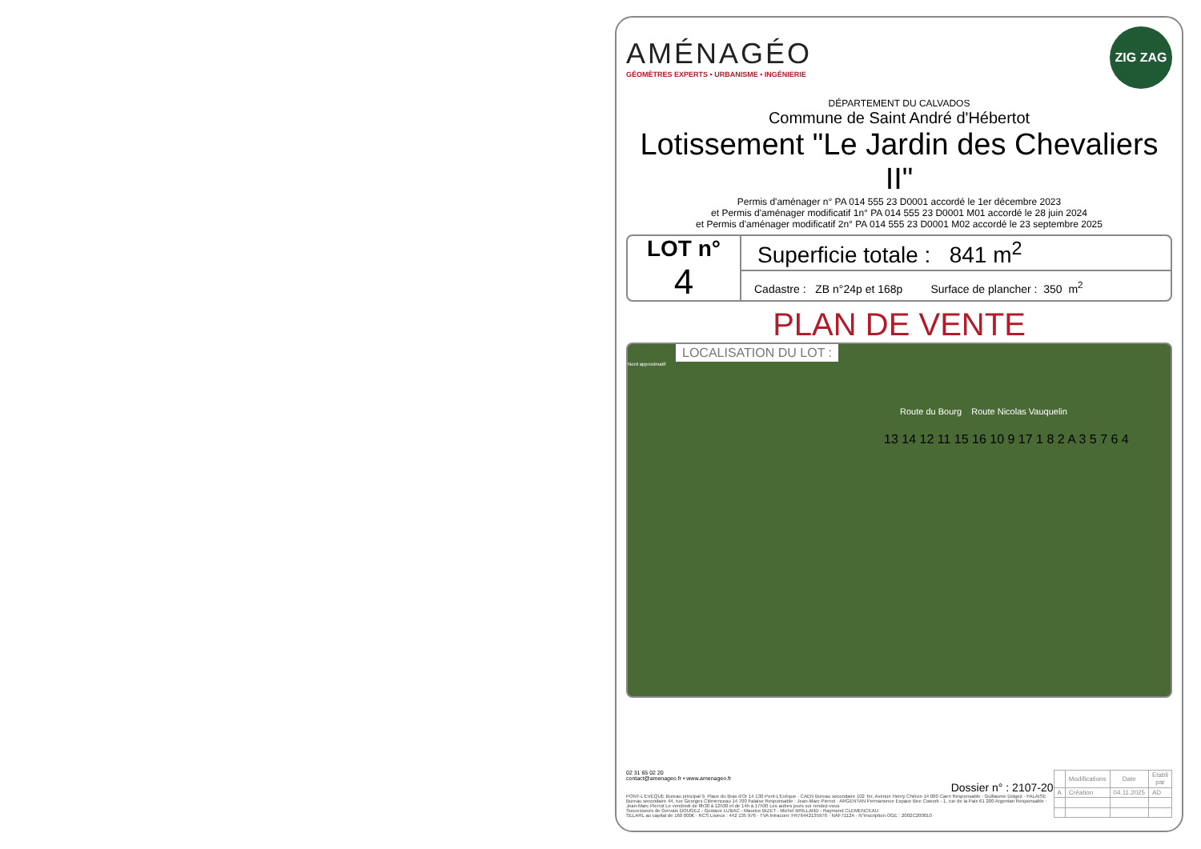AMÉNAGÉO
GÉOMÈTRES EXPERTS • URBANISME • INGÉNIERIE
ZIG ZAG
DÉPARTEMENT DU CALVADOS
Commune de Saint André d'Hébertot
Lotissement "Le Jardin des Chevaliers II"
Permis d'aménager n° PA 014 555 23 D0001 accordé le 1er décembre 2023
et Permis d'aménager modificatif 1n° PA 014 555 23 D0001 M01 accordé le 28 juin 2024
et Permis d'aménager modificatif 2n° PA 014 555 23 D0001 M02 accordé le 23 septembre 2025
LOT n°
4
Superficie totale : 841 m<sup>2</sup>
Cadastre : ZB n°24p et 168p Surface de plancher : 350 m<sup>2</sup>
PLAN DE VENTE
LOCALISATION DU LOT :
Nord approximatif
Route du Bourg Route Nicolas Vauquelin
13 14 12 11 15 16 10 9 17 1 8 2 A 3 5 7 6 4
02 31 65 02 20
contact@amenageo.fr • www.amenageo.fr
Dossier n° : 2107-20
PONT-L'EVEQUE Bureau principal 9, Place du Bras d'Or 14 130 Pont-L'Evêque · CAEN Bureau secondaire 102 Ter, Avenue Henry Chéron 14 000 Caen Responsable : Guillaume Dolgez · FALAISE Bureau secondaire 44, rue Georges Clémenceau 14 700 Falaise Responsable : Jean-Marc Pierrot · ARGENTAN Permanence Espace Bee Cowork - 1, rue de la Paix 61 200 Argentan Responsable : Jean-Marc Pierrot Le vendredi de 8h30 à 12h30 et de 14h à 17h30 Les autres jours sur rendez-vous
Successeurs de Gervais DOUGEZ - Gustave LUBAC - Maurice BIZET - Michel BRILLAND - Raymond CLEMENCEAU
SELARL au capital de 160 000€ · RCS Lisieux : 442 135 976 · TVA Intracom: FR76442135976 · NAF7112A · N°inscription OGE : 2002C200010
| | Modifications | Date | Etabli par |
| --- | --- | --- | --- |
| A | Création | 04.11.2025 | AD |